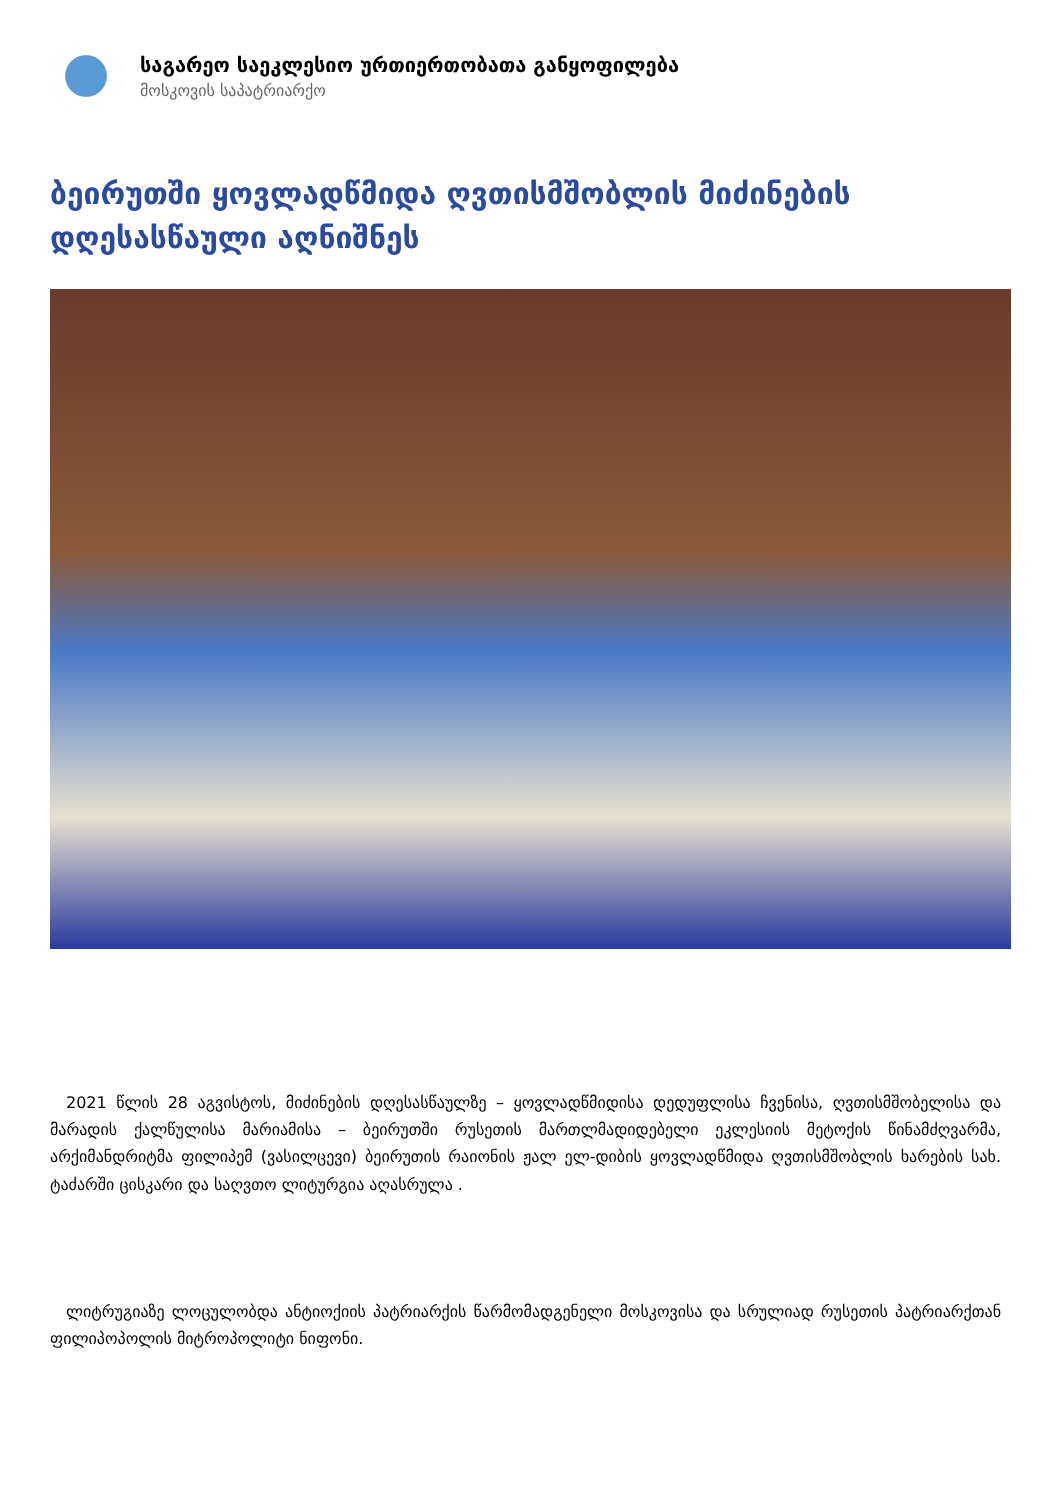საგარეო საეკლესიო ურთიერთობათა განყოფილება
მოსკოვის საპატრიარქო
ბეირუთში ყოვლადწმიდა ღვთისმშობლის მიძინების დღესასწაული აღნიშნეს
2021 წლის 28 აგვისტოს, მიძინების დღესასწაულზე – ყოვლადწმიდისა დედუფლისა ჩვენისა, ღვთისმშობელისა და მარადის ქალწულისა მარიამისა – ბეირუთში რუსეთის მართლმადიდებელი ეკლესიის მეტოქის წინამძღვარმა, არქიმანდრიტმა ფილიპემ (ვასილცევი) ბეირუთის რაიონის ჟალ ელ-დიბის ყოვლადწმიდა ღვთისმშობლის ხარების სახ. ტაძარში ცისკარი და საღვთო ლიტურგია აღასრულა .
ლიტრუგიაზე ლოცულობდა ანტიოქიის პატრიარქის წარმომადგენელი მოსკოვისა და სრულიად რუსეთის პატრიარქთან ფილიპოპოლის მიტროპოლიტი ნიფონი.